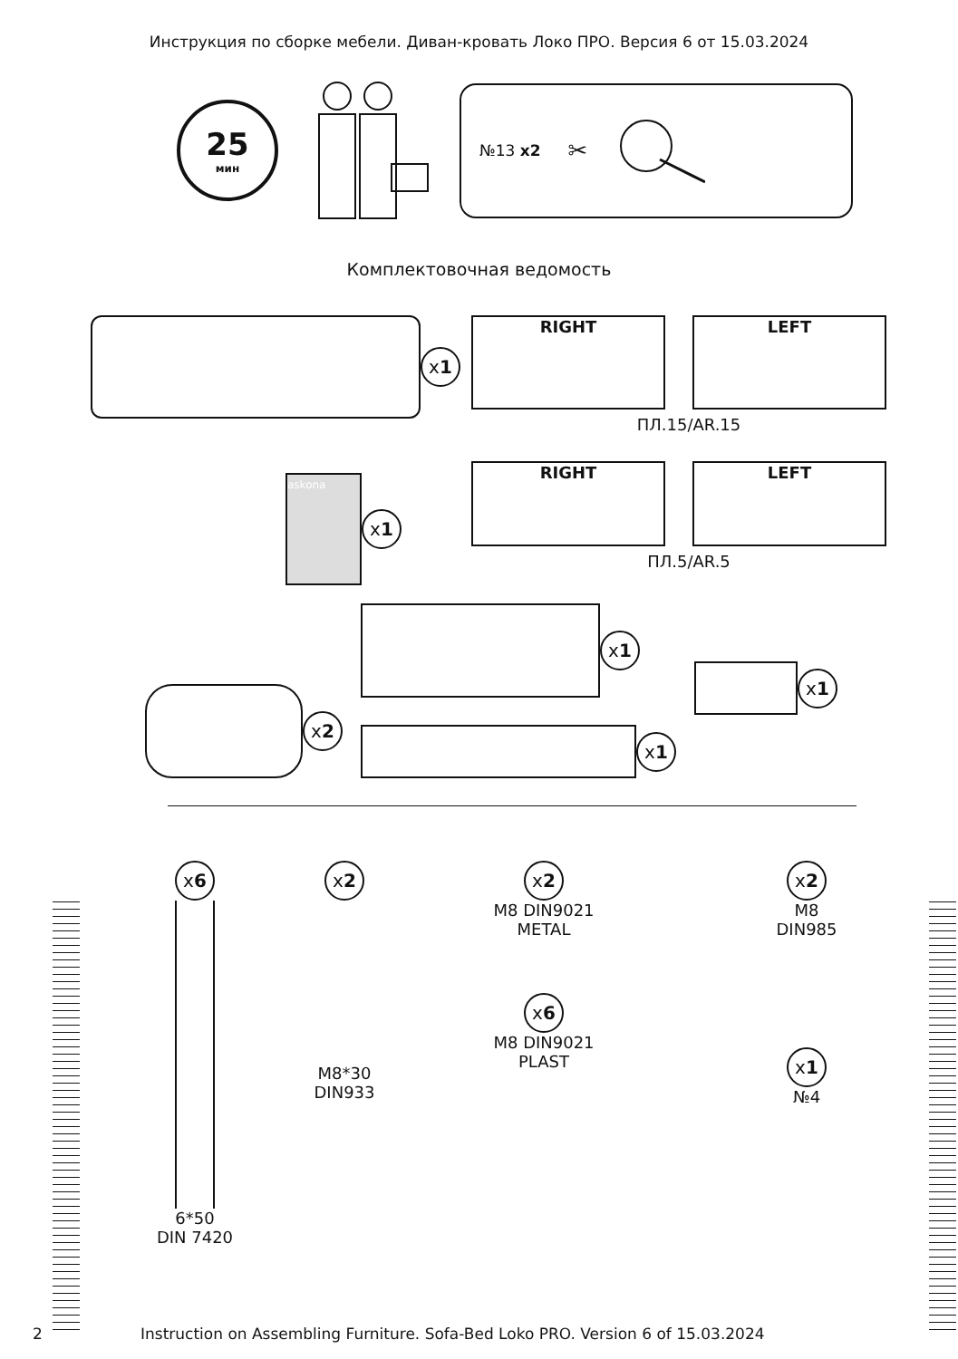Инструкция по сборке мебели. Диван-кровать Локо ПРО. Версия 6 от 15.03.2024
25 мин
№13 x2 ✂
Комплектовочная ведомость
x 1
askona
x 1
RIGHT LEFT
ПЛ.15/AR.15
RIGHT LEFT
ПЛ.5/AR.5
x 2
x 1
x 1
x 1
x 6
6*50
DIN 7420
x 2
M8*30
DIN933
x 2
M8 DIN9021
METAL
x 6
M8 DIN9021
PLAST
x 2
M8
DIN985
x 1
№4
2
Instruction on Assembling Furniture. Sofa-Bed Loko PRO. Version 6 of 15.03.2024